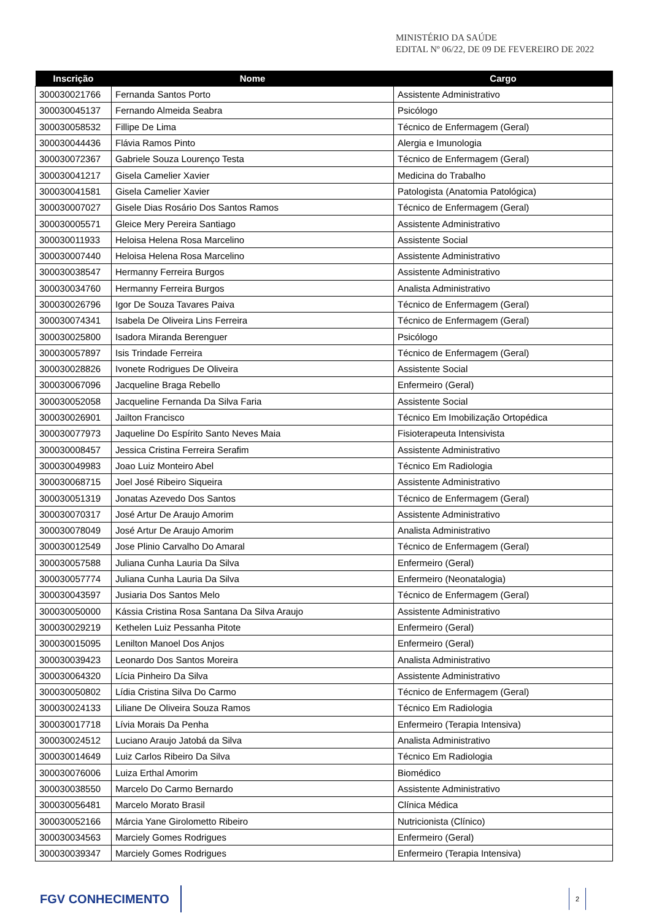MINISTÉRIO DA SAÚDE
EDITAL Nº 06/22, DE 09 DE FEVEREIRO DE 2022
| Inscrição | Nome | Cargo |
| --- | --- | --- |
| 300030021766 | Fernanda Santos Porto | Assistente Administrativo |
| 300030045137 | Fernando Almeida Seabra | Psicólogo |
| 300030058532 | Fillipe De Lima | Técnico de Enfermagem (Geral) |
| 300030044436 | Flávia Ramos Pinto | Alergia e Imunologia |
| 300030072367 | Gabriele Souza Lourenço Testa | Técnico de Enfermagem (Geral) |
| 300030041217 | Gisela Camelier Xavier | Medicina do Trabalho |
| 300030041581 | Gisela Camelier Xavier | Patologista (Anatomia Patológica) |
| 300030007027 | Gisele Dias Rosário Dos Santos Ramos | Técnico de Enfermagem (Geral) |
| 300030005571 | Gleice Mery Pereira Santiago | Assistente Administrativo |
| 300030011933 | Heloisa Helena Rosa Marcelino | Assistente Social |
| 300030007440 | Heloisa Helena Rosa Marcelino | Assistente Administrativo |
| 300030038547 | Hermanny Ferreira Burgos | Assistente Administrativo |
| 300030034760 | Hermanny Ferreira Burgos | Analista Administrativo |
| 300030026796 | Igor De Souza Tavares Paiva | Técnico de Enfermagem (Geral) |
| 300030074341 | Isabela De Oliveira Lins Ferreira | Técnico de Enfermagem (Geral) |
| 300030025800 | Isadora Miranda Berenguer | Psicólogo |
| 300030057897 | Isis Trindade Ferreira | Técnico de Enfermagem (Geral) |
| 300030028826 | Ivonete Rodrigues De Oliveira | Assistente Social |
| 300030067096 | Jacqueline Braga Rebello | Enfermeiro (Geral) |
| 300030052058 | Jacqueline Fernanda Da Silva Faria | Assistente Social |
| 300030026901 | Jailton Francisco | Técnico Em Imobilização Ortopédica |
| 300030077973 | Jaqueline Do Espírito Santo Neves Maia | Fisioterapeuta Intensivista |
| 300030008457 | Jessica Cristina Ferreira Serafim | Assistente Administrativo |
| 300030049983 | Joao Luiz Monteiro Abel | Técnico Em Radiologia |
| 300030068715 | Joel José Ribeiro Siqueira | Assistente Administrativo |
| 300030051319 | Jonatas Azevedo Dos Santos | Técnico de Enfermagem (Geral) |
| 300030070317 | José Artur De Araujo Amorim | Assistente Administrativo |
| 300030078049 | José Artur De Araujo Amorim | Analista Administrativo |
| 300030012549 | Jose Plinio Carvalho Do Amaral | Técnico de Enfermagem (Geral) |
| 300030057588 | Juliana Cunha Lauria Da Silva | Enfermeiro (Geral) |
| 300030057774 | Juliana Cunha Lauria Da Silva | Enfermeiro (Neonatalogia) |
| 300030043597 | Jusiaria Dos Santos Melo | Técnico de Enfermagem (Geral) |
| 300030050000 | Kássia Cristina Rosa Santana Da Silva Araujo | Assistente Administrativo |
| 300030029219 | Kethelen Luiz Pessanha Pitote | Enfermeiro (Geral) |
| 300030015095 | Lenilton Manoel Dos Anjos | Enfermeiro (Geral) |
| 300030039423 | Leonardo Dos Santos Moreira | Analista Administrativo |
| 300030064320 | Lícia Pinheiro Da Silva | Assistente Administrativo |
| 300030050802 | Lídia Cristina Silva Do Carmo | Técnico de Enfermagem (Geral) |
| 300030024133 | Liliane De Oliveira Souza Ramos | Técnico Em Radiologia |
| 300030017718 | Lívia Morais Da Penha | Enfermeiro (Terapia Intensiva) |
| 300030024512 | Luciano Araujo Jatobá da Silva | Analista Administrativo |
| 300030014649 | Luiz Carlos Ribeiro Da Silva | Técnico Em Radiologia |
| 300030076006 | Luiza Erthal Amorim | Biomédico |
| 300030038550 | Marcelo Do Carmo Bernardo | Assistente Administrativo |
| 300030056481 | Marcelo Morato Brasil | Clínica Médica |
| 300030052166 | Márcia Yane Girolometto Ribeiro | Nutricionista (Clínico) |
| 300030034563 | Marciely Gomes Rodrigues | Enfermeiro (Geral) |
| 300030039347 | Marciely Gomes Rodrigues | Enfermeiro (Terapia Intensiva) |
FGV CONHECIMENTO
2